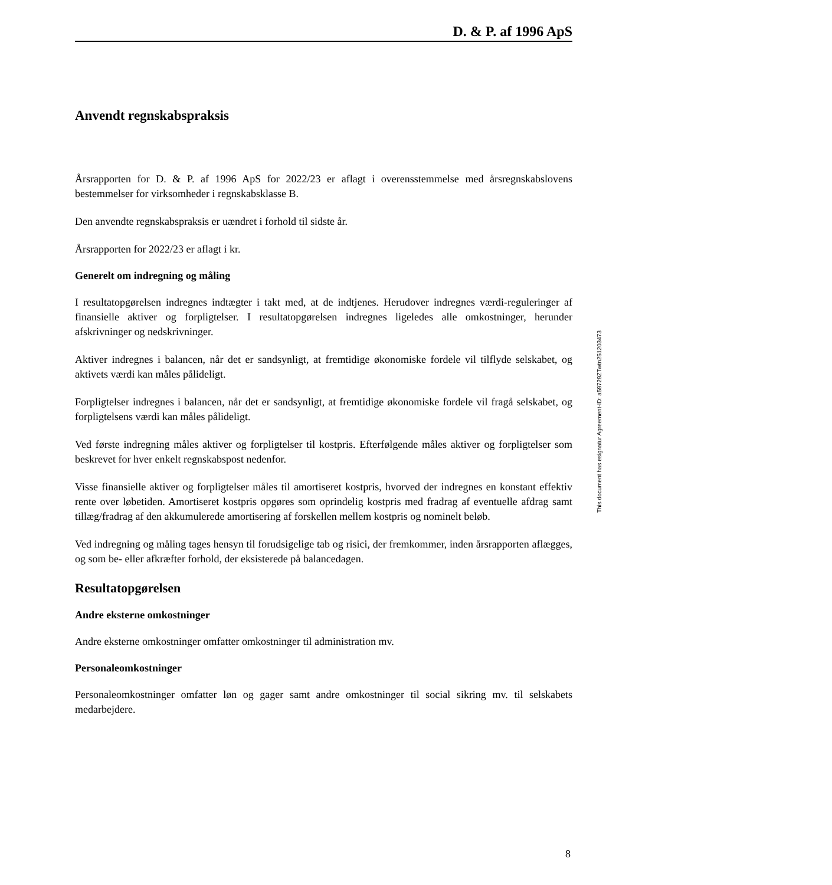D. & P. af 1996 ApS
Anvendt regnskabspraksis
Årsrapporten for D. & P. af 1996 ApS for 2022/23 er aflagt i overensstemmelse med årsregnskabslovens bestemmelser for virksomheder i regnskabsklasse B.
Den anvendte regnskabspraksis er uændret i forhold til sidste år.
Årsrapporten for 2022/23 er aflagt i kr.
Generelt om indregning og måling
I resultatopgørelsen indregnes indtægter i takt med, at de indtjenes. Herudover indregnes værdi-reguleringer af finansielle aktiver og forpligtelser. I resultatopgørelsen indregnes ligeledes alle omkostninger, herunder afskrivninger og nedskrivninger.
Aktiver indregnes i balancen, når det er sandsynligt, at fremtidige økonomiske fordele vil tilflyde selskabet, og aktivets værdi kan måles pålideligt.
Forpligtelser indregnes i balancen, når det er sandsynligt, at fremtidige økonomiske fordele vil fragå selskabet, og forpligtelsens værdi kan måles pålideligt.
Ved første indregning måles aktiver og forpligtelser til kostpris. Efterfølgende måles aktiver og forpligtelser som beskrevet for hver enkelt regnskabspost nedenfor.
Visse finansielle aktiver og forpligtelser måles til amortiseret kostpris, hvorved der indregnes en konstant effektiv rente over løbetiden. Amortiseret kostpris opgøres som oprindelig kostpris med fradrag af eventuelle afdrag samt tillæg/fradrag af den akkumulerede amortisering af forskellen mellem kostpris og nominelt beløb.
Ved indregning og måling tages hensyn til forudsigelige tab og risici, der fremkommer, inden årsrapporten aflægges, og som be- eller afkræfter forhold, der eksisterede på balancedagen.
Resultatopgørelsen
Andre eksterne omkostninger
Andre eksterne omkostninger omfatter omkostninger til administration mv.
Personaleomkostninger
Personaleomkostninger omfatter løn og gager samt andre omkostninger til social sikring mv. til selskabets medarbejdere.
This document has esignatur Agreement-ID: a59729ZTwtn251203473
8